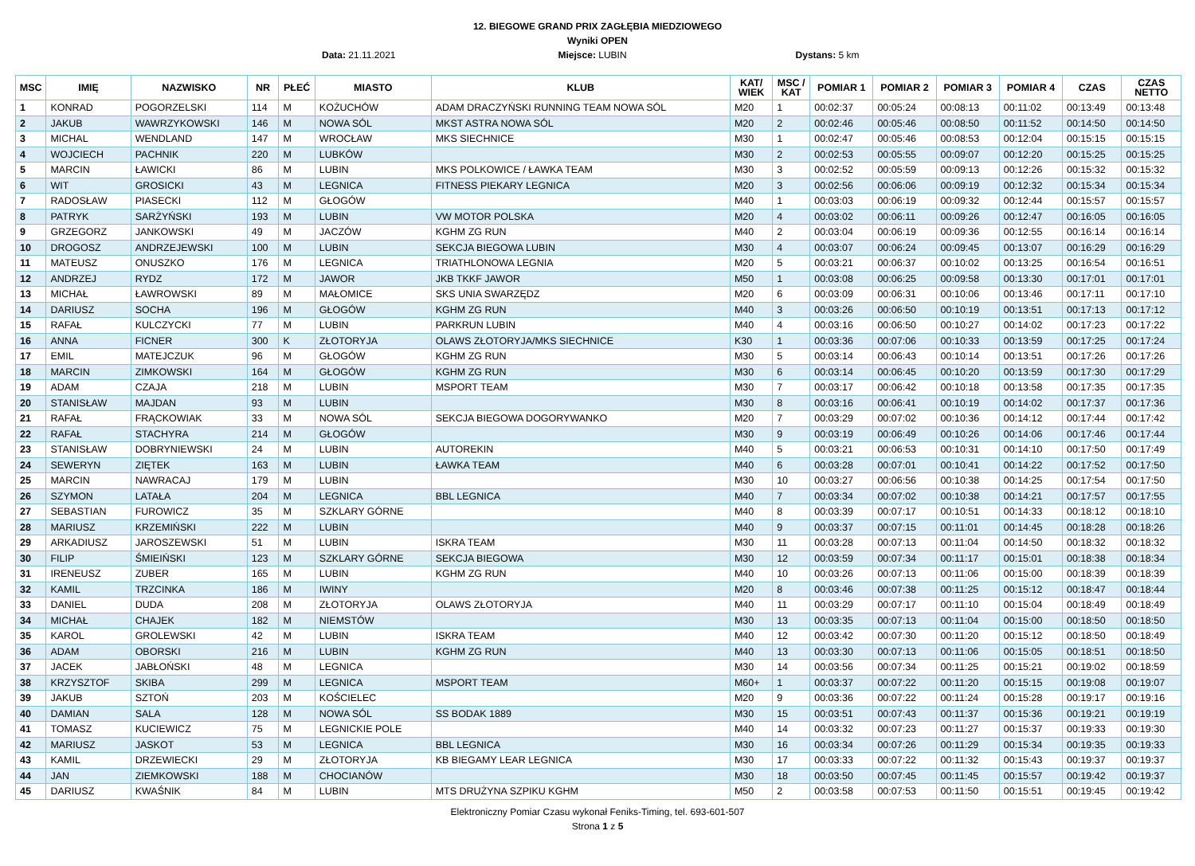12. BIEGOWE GRAND PRIX ZAGŁĘBIA MIEDZIOWEGO
Wyniki OPEN
Data: 21.11.2021 Miejsce: LUBIN Dystans: 5 km
| MSC | IMIĘ | NAZWISKO | NR | PŁEĆ | MIASTO | KLUB | KAT/ WIEK | MSC / KAT | POMIAR 1 | POMIAR 2 | POMIAR 3 | POMIAR 4 | CZAS | CZAS NETTO |
| --- | --- | --- | --- | --- | --- | --- | --- | --- | --- | --- | --- | --- | --- | --- |
| 1 | KONRAD | POGORZELSKI | 114 | M | KOŻUCHÓW | ADAM DRACZYŃSKI RUNNING TEAM NOWA SÓL | M20 | 1 | 00:02:37 | 00:05:24 | 00:08:13 | 00:11:02 | 00:13:49 | 00:13:48 |
| 2 | JAKUB | WAWRZYKOWSKI | 146 | M | NOWA SÓL | MKST ASTRA NOWA SÓL | M20 | 2 | 00:02:46 | 00:05:46 | 00:08:50 | 00:11:52 | 00:14:50 | 00:14:50 |
| 3 | MICHAL | WENDLAND | 147 | M | WROCŁAW | MKS SIECHNICE | M30 | 1 | 00:02:47 | 00:05:46 | 00:08:53 | 00:12:04 | 00:15:15 | 00:15:15 |
| 4 | WOJCIECH | PACHNIK | 220 | M | LUBKÓW | | M30 | 2 | 00:02:53 | 00:05:55 | 00:09:07 | 00:12:20 | 00:15:25 | 00:15:25 |
| 5 | MARCIN | ŁAWICKI | 86 | M | LUBIN | MKS POLKOWICE / ŁAWKA TEAM | M30 | 3 | 00:02:52 | 00:05:59 | 00:09:13 | 00:12:26 | 00:15:32 | 00:15:32 |
| 6 | WIT | GROSICKI | 43 | M | LEGNICA | FITNESS PIEKARY LEGNICA | M20 | 3 | 00:02:56 | 00:06:06 | 00:09:19 | 00:12:32 | 00:15:34 | 00:15:34 |
| 7 | RADOSŁAW | PIASECKI | 112 | M | GŁOGÓW | | M40 | 1 | 00:03:03 | 00:06:19 | 00:09:32 | 00:12:44 | 00:15:57 | 00:15:57 |
| 8 | PATRYK | SARŻYŃSKI | 193 | M | LUBIN | VW MOTOR POLSKA | M20 | 4 | 00:03:02 | 00:06:11 | 00:09:26 | 00:12:47 | 00:16:05 | 00:16:05 |
| 9 | GRZEGORZ | JANKOWSKI | 49 | M | JACZÓW | KGHM ZG RUN | M40 | 2 | 00:03:04 | 00:06:19 | 00:09:36 | 00:12:55 | 00:16:14 | 00:16:14 |
| 10 | DROGOSZ | ANDRZEJEWSKI | 100 | M | LUBIN | SEKCJA BIEGOWA LUBIN | M30 | 4 | 00:03:07 | 00:06:24 | 00:09:45 | 00:13:07 | 00:16:29 | 00:16:29 |
| 11 | MATEUSZ | ONUSZKO | 176 | M | LEGNICA | TRIATHLONOWA LEGNIA | M20 | 5 | 00:03:21 | 00:06:37 | 00:10:02 | 00:13:25 | 00:16:54 | 00:16:51 |
| 12 | ANDRZEJ | RYDZ | 172 | M | JAWOR | JKB TKKF JAWOR | M50 | 1 | 00:03:08 | 00:06:25 | 00:09:58 | 00:13:30 | 00:17:01 | 00:17:01 |
| 13 | MICHAŁ | ŁAWROWSKI | 89 | M | MAŁOMICE | SKS UNIA SWARZĘDZ | M20 | 6 | 00:03:09 | 00:06:31 | 00:10:06 | 00:13:46 | 00:17:11 | 00:17:10 |
| 14 | DARIUSZ | SOCHA | 196 | M | GŁOGÓW | KGHM ZG RUN | M40 | 3 | 00:03:26 | 00:06:50 | 00:10:19 | 00:13:51 | 00:17:13 | 00:17:12 |
| 15 | RAFAŁ | KULCZYCKI | 77 | M | LUBIN | PARKRUN LUBIN | M40 | 4 | 00:03:16 | 00:06:50 | 00:10:27 | 00:14:02 | 00:17:23 | 00:17:22 |
| 16 | ANNA | FICNER | 300 | K | ZŁOTORYJA | OLAWS ZŁOTORYJA/MKS SIECHNICE | K30 | 1 | 00:03:36 | 00:07:06 | 00:10:33 | 00:13:59 | 00:17:25 | 00:17:24 |
| 17 | EMIL | MATEJCZUK | 96 | M | GŁOGÓW | KGHM ZG RUN | M30 | 5 | 00:03:14 | 00:06:43 | 00:10:14 | 00:13:51 | 00:17:26 | 00:17:26 |
| 18 | MARCIN | ZIMKOWSKI | 164 | M | GŁOGÓW | KGHM ZG RUN | M30 | 6 | 00:03:14 | 00:06:45 | 00:10:20 | 00:13:59 | 00:17:30 | 00:17:29 |
| 19 | ADAM | CZAJA | 218 | M | LUBIN | MSPORT TEAM | M30 | 7 | 00:03:17 | 00:06:42 | 00:10:18 | 00:13:58 | 00:17:35 | 00:17:35 |
| 20 | STANISŁAW | MAJDAN | 93 | M | LUBIN | | M30 | 8 | 00:03:16 | 00:06:41 | 00:10:19 | 00:14:02 | 00:17:37 | 00:17:36 |
| 21 | RAFAŁ | FRĄCKOWIAK | 33 | M | NOWA SÓL | SEKCJA BIEGOWA DOGORYWANKO | M20 | 7 | 00:03:29 | 00:07:02 | 00:10:36 | 00:14:12 | 00:17:44 | 00:17:42 |
| 22 | RAFAŁ | STACHYRA | 214 | M | GŁOGÓW | | M30 | 9 | 00:03:19 | 00:06:49 | 00:10:26 | 00:14:06 | 00:17:46 | 00:17:44 |
| 23 | STANISŁAW | DOBRYNIEWSKI | 24 | M | LUBIN | AUTOREKIN | M40 | 5 | 00:03:21 | 00:06:53 | 00:10:31 | 00:14:10 | 00:17:50 | 00:17:49 |
| 24 | SEWERYN | ZIĘTEK | 163 | M | LUBIN | ŁAWKA TEAM | M40 | 6 | 00:03:28 | 00:07:01 | 00:10:41 | 00:14:22 | 00:17:52 | 00:17:50 |
| 25 | MARCIN | NAWRACAJ | 179 | M | LUBIN | | M30 | 10 | 00:03:27 | 00:06:56 | 00:10:38 | 00:14:25 | 00:17:54 | 00:17:50 |
| 26 | SZYMON | LATAŁA | 204 | M | LEGNICA | BBL LEGNICA | M40 | 7 | 00:03:34 | 00:07:02 | 00:10:38 | 00:14:21 | 00:17:57 | 00:17:55 |
| 27 | SEBASTIAN | FUROWICZ | 35 | M | SZKLARY GÓRNE | | M40 | 8 | 00:03:39 | 00:07:17 | 00:10:51 | 00:14:33 | 00:18:12 | 00:18:10 |
| 28 | MARIUSZ | KRZEMIŃSKI | 222 | M | LUBIN | | M40 | 9 | 00:03:37 | 00:07:15 | 00:11:01 | 00:14:45 | 00:18:28 | 00:18:26 |
| 29 | ARKADIUSZ | JAROSZEWSKI | 51 | M | LUBIN | ISKRA TEAM | M30 | 11 | 00:03:28 | 00:07:13 | 00:11:04 | 00:14:50 | 00:18:32 | 00:18:32 |
| 30 | FILIP | ŚMIEIŃSKI | 123 | M | SZKLARY GÓRNE | SEKCJA BIEGOWA | M30 | 12 | 00:03:59 | 00:07:34 | 00:11:17 | 00:15:01 | 00:18:38 | 00:18:34 |
| 31 | IRENEUSZ | ZUBER | 165 | M | LUBIN | KGHM ZG RUN | M40 | 10 | 00:03:26 | 00:07:13 | 00:11:06 | 00:15:00 | 00:18:39 | 00:18:39 |
| 32 | KAMIL | TRZCINKA | 186 | M | IWINY | | M20 | 8 | 00:03:46 | 00:07:38 | 00:11:25 | 00:15:12 | 00:18:47 | 00:18:44 |
| 33 | DANIEL | DUDA | 208 | M | ZŁOTORYJA | OLAWS ZŁOTORYJA | M40 | 11 | 00:03:29 | 00:07:17 | 00:11:10 | 00:15:04 | 00:18:49 | 00:18:49 |
| 34 | MICHAŁ | CHAJEK | 182 | M | NIEMSTÓW | | M30 | 13 | 00:03:35 | 00:07:13 | 00:11:04 | 00:15:00 | 00:18:50 | 00:18:50 |
| 35 | KAROL | GROLEWSKI | 42 | M | LUBIN | ISKRA TEAM | M40 | 12 | 00:03:42 | 00:07:30 | 00:11:20 | 00:15:12 | 00:18:50 | 00:18:49 |
| 36 | ADAM | OBORSKI | 216 | M | LUBIN | KGHM ZG RUN | M40 | 13 | 00:03:30 | 00:07:13 | 00:11:06 | 00:15:05 | 00:18:51 | 00:18:50 |
| 37 | JACEK | JABŁOŃSKI | 48 | M | LEGNICA | | M30 | 14 | 00:03:56 | 00:07:34 | 00:11:25 | 00:15:21 | 00:19:02 | 00:18:59 |
| 38 | KRZYSZTOF | SKIBA | 299 | M | LEGNICA | MSPORT TEAM | M60+ | 1 | 00:03:37 | 00:07:22 | 00:11:20 | 00:15:15 | 00:19:08 | 00:19:07 |
| 39 | JAKUB | SZTOŃ | 203 | M | KOŚCIELEC | | M20 | 9 | 00:03:36 | 00:07:22 | 00:11:24 | 00:15:28 | 00:19:17 | 00:19:16 |
| 40 | DAMIAN | SALA | 128 | M | NOWA SÓL | SS BODAK 1889 | M30 | 15 | 00:03:51 | 00:07:43 | 00:11:37 | 00:15:36 | 00:19:21 | 00:19:19 |
| 41 | TOMASZ | KUCIEWICZ | 75 | M | LEGNICKIE POLE | | M40 | 14 | 00:03:32 | 00:07:23 | 00:11:27 | 00:15:37 | 00:19:33 | 00:19:30 |
| 42 | MARIUSZ | JASKOT | 53 | M | LEGNICA | BBL LEGNICA | M30 | 16 | 00:03:34 | 00:07:26 | 00:11:29 | 00:15:34 | 00:19:35 | 00:19:33 |
| 43 | KAMIL | DRZEWIECKI | 29 | M | ZŁOTORYJA | KB BIEGAMY LEAR LEGNICA | M30 | 17 | 00:03:33 | 00:07:22 | 00:11:32 | 00:15:43 | 00:19:37 | 00:19:37 |
| 44 | JAN | ZIEMKOWSKI | 188 | M | CHOCIANÓW | | M30 | 18 | 00:03:50 | 00:07:45 | 00:11:45 | 00:15:57 | 00:19:42 | 00:19:37 |
| 45 | DARIUSZ | KWAŚNIK | 84 | M | LUBIN | MTS DRUŻYNA SZPIKU KGHM | M50 | 2 | 00:03:58 | 00:07:53 | 00:11:50 | 00:15:51 | 00:19:45 | 00:19:42 |
Elektroniczny Pomiar Czasu wykonał Feniks-Timing, tel. 693-601-507
Strona 1 z 5